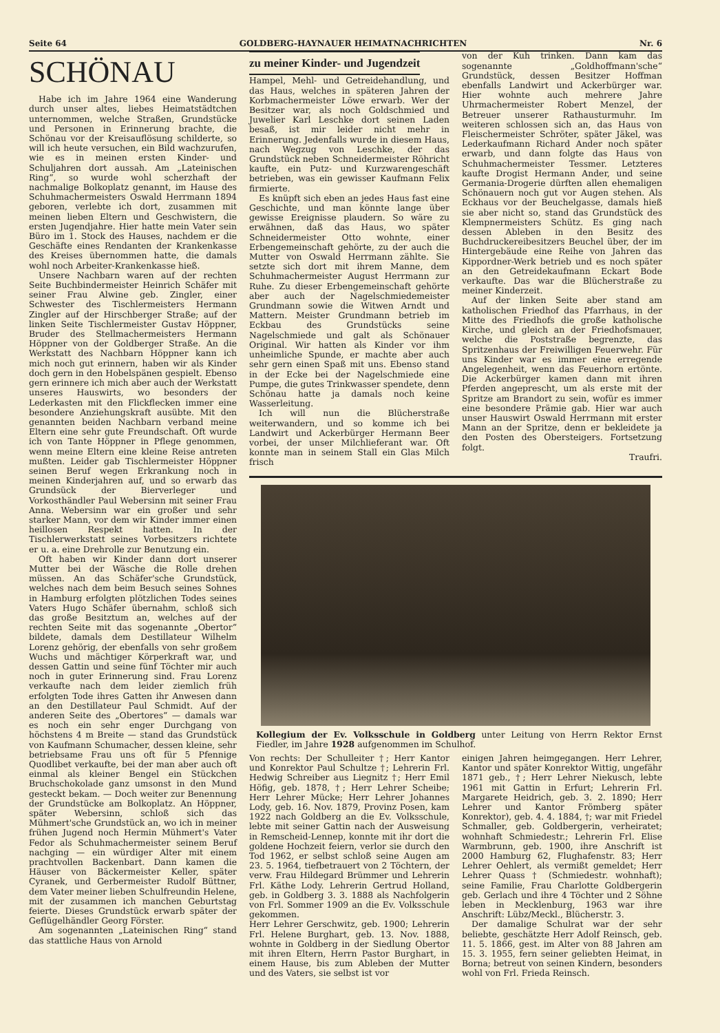Seite 64 GOLDBERG-HAYNAUER HEIMATNACHRICHTEN Nr. 6
SCHÖNAU
Habe ich im Jahre 1964 eine Wanderung durch unser altes, liebes Heimatstädtchen unternommen, welche Straßen, Grundstücke und Personen in Erinnerung brachte, die Schönau vor der Kreisauflösung schilderte, so will ich heute versuchen, ein Bild wachzurufen, wie es in meinen ersten Kinder- und Schuljahren dort aussah. Am „Lateinischen Ring“, so wurde wohl scherzhaft der nachmalige Bolkoplatz genannt, im Hause des Schuhmachermeisters Oswald Herrmann 1894 geboren, verlebte ich dort, zusammen mit meinen lieben Eltern und Geschwistern, die ersten Jugendjahre. Hier hatte mein Vater sein Büro im 1. Stock des Hauses, nachdem er die Geschäfte eines Rendanten der Krankenkasse des Kreises übernommen hatte, die damals wohl noch Arbeiter-Krankenkasse hieß.
Unsere Nachbarn waren auf der rechten Seite Buchbindermeister Heinrich Schäfer mit seiner Frau Alwine geb. Zingler, einer Schwester des Tischlermeisters Hermann Zingler auf der Hirschberger Straße; auf der linken Seite Tischlermeister Gustav Höppner, Bruder des Stellmachermeisters Hermann Höppner von der Goldberger Straße. An die Werkstatt des Nachbarn Höppner kann ich mich noch gut erinnern, haben wir als Kinder doch gern in den Hobelspänen gespielt. Ebenso gern erinnere ich mich aber auch der Werkstatt unseres Hauswirts, wo besonders der Lederkasten mit den Flickflecken immer eine besondere Anziehungskraft ausübte. Mit den genannten beiden Nachbarn verband meine Eltern eine sehr gute Freundschaft. Oft wurde ich von Tante Höppner in Pflege genommen, wenn meine Eltern eine kleine Reise antreten mußten. Leider gab Tischlermeister Höppner seinen Beruf wegen Erkrankung noch in meinen Kinderjahren auf, und so erwarb das Grundsück der Bierverleger und Vorkosthändler Paul Webersinn mit seiner Frau Anna. Webersinn war ein großer und sehr starker Mann, vor dem wir Kinder immer einen heillosen Respekt hatten. In der Tischlerwerkstatt seines Vorbesitzers richtete er u. a. eine Drehrolle zur Benutzung ein.
Oft haben wir Kinder dann dort unserer Mutter bei der Wäsche die Rolle drehen müssen. An das Schäfer'sche Grundstück, welches nach dem beim Besuch seines Sohnes in Hamburg erfolgten plötzlichen Todes seines Vaters Hugo Schäfer übernahm, schloß sich das große Besitztum an, welches auf der rechten Seite mit das sogenannte „Obertor“ bildete, damals dem Destillateur Wilhelm Lorenz gehörig, der ebenfalls von sehr großem Wuchs und mächtiger Körperkraft war, und dessen Gattin und seine fünf Töchter mir auch noch in guter Erinnerung sind. Frau Lorenz verkaufte nach dem leider ziemlich früh erfolgten Tode ihres Gatten ihr Anwesen dann an den Destillateur Paul Schmidt. Auf der anderen Seite des „Obertores“ — damals war es noch ein sehr enger Durchgang von höchstens 4 m Breite — stand das Grundstück von Kaufmann Schumacher, dessen kleine, sehr betriebsame Frau uns oft für 5 Pfennige Quodlibet verkaufte, bei der man aber auch oft einmal als kleiner Bengel ein Stückchen Bruchschokolade ganz umsonst in den Mund gesteckt bekam. — Doch weiter zur Benennung der Grundstücke am Bolkoplatz. An Höppner, später Webersinn, schloß sich das Mühmert'sche Grundstück an, wo ich in meiner frühen Jugend noch Hermin Mühmert's Vater Fedor als Schuhmachermeister seinem Beruf nachging — ein würdiger Alter mit einem prachtvollen Backenbart. Dann kamen die Häuser von Bäckermeister Keller, später Cyranek, und Gerbermeister Rudolf Büttner, dem Vater meiner lieben Schulfreundin Helene, mit der zusammen ich manchen Geburtstag feierte. Dieses Grundstück erwarb später der Geflügelhändler Georg Förster.
Am sogenannten „Lateinischen Ring“ stand das stattliche Haus von Arnold
zu meiner Kinder- und Jugendzeit
Hampel, Mehl- und Getreidehandlung, und das Haus, welches in späteren Jahren der Korbmachermeister Löwe erwarb. Wer der Besitzer war, als noch Goldschmied und Juwelier Karl Leschke dort seinen Laden besaß, ist mir leider nicht mehr in Erinnerung. Jedenfalls wurde in diesem Haus, nach Wegzug von Leschke, der das Grundstück neben Schneidermeister Röhricht kaufte, ein Putz- und Kurzwarengeschäft betrieben, was ein gewisser Kaufmann Felix firmierte.
Es knüpft sich eben an jedes Haus fast eine Geschichte, und man könnte lange über gewisse Ereignisse plaudern. So wäre zu erwähnen, daß das Haus, wo später Schneidermeister Otto wohnte, einer Erbengemeinschaft gehörte, zu der auch die Mutter von Oswald Herrmann zählte. Sie setzte sich dort mit ihrem Manne, dem Schuhmachermeister August Herrmann zur Ruhe. Zu dieser Erbengemeinschaft gehörte aber auch der Nagelschmiedemeister Grundmann sowie die Witwen Arndt und Mattern. Meister Grundmann betrieb im Eckbau des Grundstücks seine Nagelschmiede und galt als Schönauer Original. Wir hatten als Kinder vor ihm unheimliche Spunde, er machte aber auch sehr gern einen Spaß mit uns. Ebenso stand in der Ecke bei der Nagelschmiede eine Pumpe, die gutes Trinkwasser spendete, denn Schönau hatte ja damals noch keine Wasserleitung.
Ich will nun die Blücherstraße weiterwandern, und so komme ich bei Landwirt und Ackerbürger Hermann Beer vorbei, der unser Milchlieferant war. Oft konnte man in seinem Stall ein Glas Milch frisch
von der Kuh trinken. Dann kam das sogenannte „Goldhoffmann'sche“ Grundstück, dessen Besitzer Hoffman ebenfalls Landwirt und Ackerbürger war. Hier wohnte auch mehrere Jahre Uhrmachermeister Robert Menzel, der Betreuer unserer Rathausturmuhr. Im weiteren schlossen sich an, das Haus von Fleischermeister Schröter, später Jäkel, was Lederkaufmann Richard Ander noch später erwarb, und dann folgte das Haus von Schuhmachermeister Tessmer. Letzteres kaufte Drogist Hermann Ander, und seine Germania-Drogerie dürften allen ehemaligen Schönauern noch gut vor Augen stehen. Als Eckhaus vor der Beuchelgasse, damals hieß sie aber nicht so, stand das Grundstück des Klempnermeisters Schütz. Es ging nach dessen Ableben in den Besitz des Buchdruckereibesitzers Beuchel über, der im Hintergebäude eine Reihe von Jahren das Kippordner-Werk betrieb und es noch später an den Getreidekaufmann Eckart Bode verkaufte. Das war die Blücherstraße zu meiner Kinderzeit.
Auf der linken Seite aber stand am katholischen Friedhof das Pfarrhaus, in der Mitte des Friedhofs die große katholische Kirche, und gleich an der Friedhofsmauer, welche die Poststraße begrenzte, das Spritzenhaus der Freiwilligen Feuerwehr. Für uns Kinder war es immer eine erregende Angelegenheit, wenn das Feuerhorn ertönte. Die Ackerbürger kamen dann mit ihren Pferden angeprescht, um als erste mit der Spritze am Brandort zu sein, wofür es immer eine besondere Prämie gab. Hier war auch unser Hauswirt Oswald Herrmann mit erster Mann an der Spritze, denn er bekleidete ja den Posten des Obersteigers. Fortsetzung folgt.
Traufri.
Kollegium der Ev. Volksschule in Goldberg unter Leitung von Herrn Rektor Ernst Fiedler, im Jahre 1928 aufgenommen im Schulhof.
Von rechts: Der Schulleiter †; Herr Kantor und Konrektor Paul Schultze †; Lehrerin Frl. Hedwig Schreiber aus Liegnitz †; Herr Emil Höfig, geb. 1878, †; Herr Lehrer Scheibe; Herr Lehrer Mücke; Herr Lehrer Johannes Lody, geb. 16. Nov. 1879, Provinz Posen, kam 1922 nach Goldberg an die Ev. Volksschule, lebte mit seiner Gattin nach der Ausweisung in Remscheid-Lennep, konnte mit ihr dort die goldene Hochzeit feiern, verlor sie durch den Tod 1962, er selbst schloß seine Augen am 23. 5. 1964, tiefbetrauert von 2 Töchtern, der verw. Frau Hildegard Brümmer und Lehrerin Frl. Käthe Lody. Lehrerin Gertrud Holland, geb. in Goldberg 3. 3. 1888 als Nachfolgerin von Frl. Sommer 1909 an die Ev. Volksschule gekommen.
Herr Lehrer Gerschwitz, geb. 1900; Lehrerin Frl. Helene Burghart, geb. 13. Nov. 1888, wohnte in Goldberg in der Siedlung Obertor mit ihren Eltern, Herrn Pastor Burghart, in einem Hause, bis zum Ableben der Mutter und des Vaters, sie selbst ist vor
einigen Jahren heimgegangen. Herr Lehrer, Kantor und später Konrektor Wittig, ungefähr 1871 geb., †; Herr Lehrer Niekusch, lebte 1961 mit Gattin in Erfurt; Lehrerin Frl. Margarete Heidrich, geb. 3. 2. 1890; Herr Lehrer und Kantor Frömberg später Konrektor), geb. 4. 4. 1884, †; war mit Friedel Schmaller, geb. Goldbergerin, verheiratet; wohnhaft Schmiedestr.; Lehrerin Frl. Elise Warmbrunn, geb. 1900, ihre Anschrift ist 2000 Hamburg 62, Flughafenstr. 83; Herr Lehrer Oehlert, als vermißt gemeldet; Herr Lehrer Quass † (Schmiedestr. wohnhaft); seine Familie, Frau Charlotte Goldbergerin geb. Gerlach und ihre 4 Töchter und 2 Söhne leben in Mecklenburg, 1963 war ihre Anschrift: Lübz/Meckl., Blücherstr. 3.
Der damalige Schulrat war der sehr beliebte, geschätzte Herr Adolf Reinsch, geb. 11. 5. 1866, gest. im Alter von 88 Jahren am 15. 3. 1955, fern seiner geliebten Heimat, in Borna; betreut von seinen Kindern, besonders wohl von Frl. Frieda Reinsch.